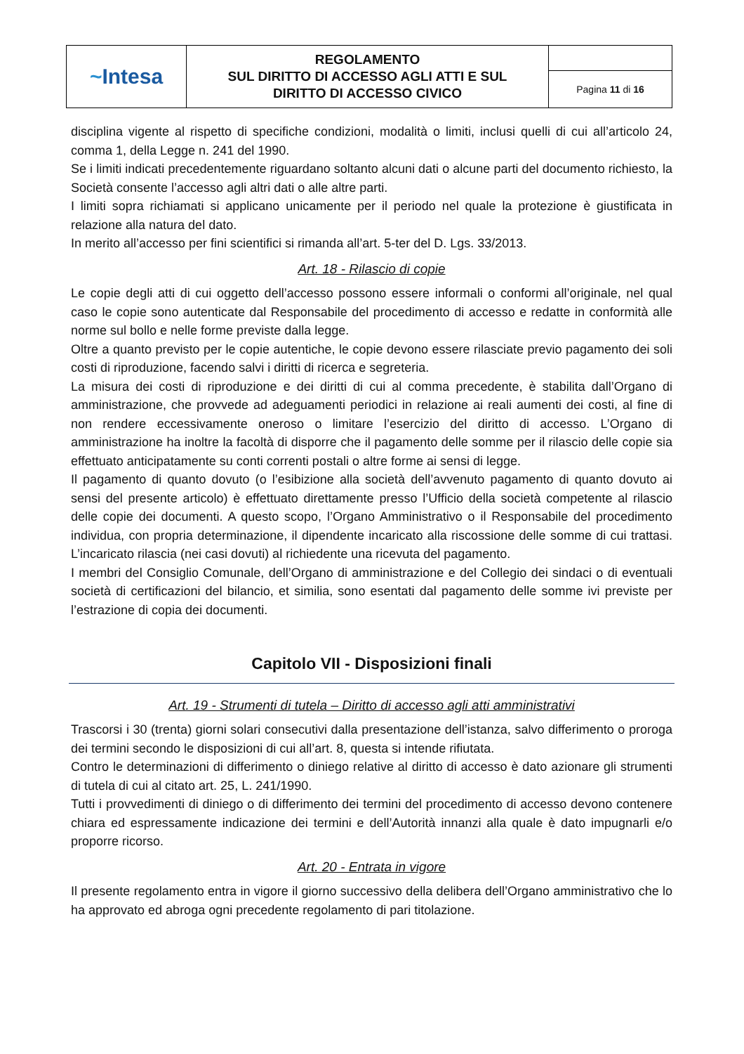| ~ Intesa | REGOLAMENTO SUL DIRITTO DI ACCESSO AGLI ATTI E SUL DIRITTO DI ACCESSO CIVICO | |
| | | Pagina 11 di 16 |
disciplina vigente al rispetto di specifiche condizioni, modalità o limiti, inclusi quelli di cui all’articolo 24, comma 1, della Legge n. 241 del 1990.
Se i limiti indicati precedentemente riguardano soltanto alcuni dati o alcune parti del documento richiesto, la Società consente l’accesso agli altri dati o alle altre parti.
I limiti sopra richiamati si applicano unicamente per il periodo nel quale la protezione è giustificata in relazione alla natura del dato.
In merito all’accesso per fini scientifici si rimanda all’art. 5-ter del D. Lgs. 33/2013.
Art. 18 - Rilascio di copie
Le copie degli atti di cui oggetto dell’accesso possono essere informali o conformi all’originale, nel qual caso le copie sono autenticate dal Responsabile del procedimento di accesso e redatte in conformità alle norme sul bollo e nelle forme previste dalla legge.
Oltre a quanto previsto per le copie autentiche, le copie devono essere rilasciate previo pagamento dei soli costi di riproduzione, facendo salvi i diritti di ricerca e segreteria.
La misura dei costi di riproduzione e dei diritti di cui al comma precedente, è stabilita dall’Organo di amministrazione, che provvede ad adeguamenti periodici in relazione ai reali aumenti dei costi, al fine di non rendere eccessivamente oneroso o limitare l’esercizio del diritto di accesso. L’Organo di amministrazione ha inoltre la facoltà di disporre che il pagamento delle somme per il rilascio delle copie sia effettuato anticipatamente su conti correnti postali o altre forme ai sensi di legge.
Il pagamento di quanto dovuto (o l’esibizione alla società dell’avvenuto pagamento di quanto dovuto ai sensi del presente articolo) è effettuato direttamente presso l’Ufficio della società competente al rilascio delle copie dei documenti. A questo scopo, l’Organo Amministrativo o il Responsabile del procedimento individua, con propria determinazione, il dipendente incaricato alla riscossione delle somme di cui trattasi. L’incaricato rilascia (nei casi dovuti) al richiedente una ricevuta del pagamento.
I membri del Consiglio Comunale, dell’Organo di amministrazione e del Collegio dei sindaci o di eventuali società di certificazioni del bilancio, et similia, sono esentati dal pagamento delle somme ivi previste per l’estrazione di copia dei documenti.
Capitolo VII - Disposizioni finali
Art. 19 - Strumenti di tutela – Diritto di accesso agli atti amministrativi
Trascorsi i 30 (trenta) giorni solari consecutivi dalla presentazione dell’istanza, salvo differimento o proroga dei termini secondo le disposizioni di cui all’art. 8, questa si intende rifiutata.
Contro le determinazioni di differimento o diniego relative al diritto di accesso è dato azionare gli strumenti di tutela di cui al citato art. 25, L. 241/1990.
Tutti i provvedimenti di diniego o di differimento dei termini del procedimento di accesso devono contenere chiara ed espressamente indicazione dei termini e dell’Autorità innanzi alla quale è dato impugnarli e/o proporre ricorso.
Art. 20 - Entrata in vigore
Il presente regolamento entra in vigore il giorno successivo della delibera dell’Organo amministrativo che lo ha approvato ed abroga ogni precedente regolamento di pari titolazione.